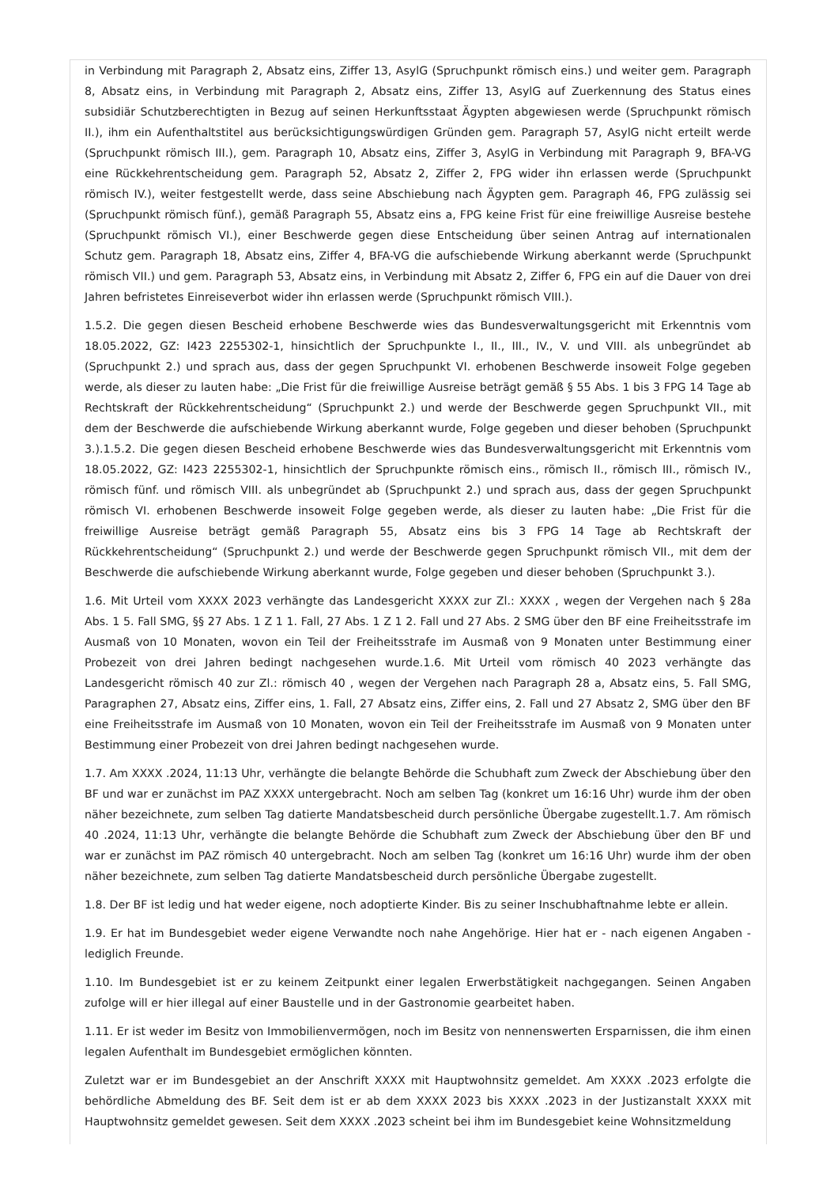in Verbindung mit Paragraph 2, Absatz eins, Ziffer 13, AsylG (Spruchpunkt römisch eins.) und weiter gem. Paragraph 8, Absatz eins, in Verbindung mit Paragraph 2, Absatz eins, Ziffer 13, AsylG auf Zuerkennung des Status eines subsidiär Schutzberechtigten in Bezug auf seinen Herkunftsstaat Ägypten abgewiesen werde (Spruchpunkt römisch II.), ihm ein Aufenthaltstitel aus berücksichtigungswürdigen Gründen gem. Paragraph 57, AsylG nicht erteilt werde (Spruchpunkt römisch III.), gem. Paragraph 10, Absatz eins, Ziffer 3, AsylG in Verbindung mit Paragraph 9, BFA-VG eine Rückkehrentscheidung gem. Paragraph 52, Absatz 2, Ziffer 2, FPG wider ihn erlassen werde (Spruchpunkt römisch IV.), weiter festgestellt werde, dass seine Abschiebung nach Ägypten gem. Paragraph 46, FPG zulässig sei (Spruchpunkt römisch fünf.), gemäß Paragraph 55, Absatz eins a, FPG keine Frist für eine freiwillige Ausreise bestehe (Spruchpunkt römisch VI.), einer Beschwerde gegen diese Entscheidung über seinen Antrag auf internationalen Schutz gem. Paragraph 18, Absatz eins, Ziffer 4, BFA-VG die aufschiebende Wirkung aberkannt werde (Spruchpunkt römisch VII.) und gem. Paragraph 53, Absatz eins, in Verbindung mit Absatz 2, Ziffer 6, FPG ein auf die Dauer von drei Jahren befristetes Einreiseverbot wider ihn erlassen werde (Spruchpunkt römisch VIII.).
1.5.2. Die gegen diesen Bescheid erhobene Beschwerde wies das Bundesverwaltungsgericht mit Erkenntnis vom 18.05.2022, GZ: I423 2255302-1, hinsichtlich der Spruchpunkte I., II., III., IV., V. und VIII. als unbegründet ab (Spruchpunkt 2.) und sprach aus, dass der gegen Spruchpunkt VI. erhobenen Beschwerde insoweit Folge gegeben werde, als dieser zu lauten habe: „Die Frist für die freiwillige Ausreise beträgt gemäß § 55 Abs. 1 bis 3 FPG 14 Tage ab Rechtskraft der Rückkehrentscheidung“ (Spruchpunkt 2.) und werde der Beschwerde gegen Spruchpunkt VII., mit dem der Beschwerde die aufschiebende Wirkung aberkannt wurde, Folge gegeben und dieser behoben (Spruchpunkt 3.).1.5.2. Die gegen diesen Bescheid erhobene Beschwerde wies das Bundesverwaltungsgericht mit Erkenntnis vom 18.05.2022, GZ: I423 2255302-1, hinsichtlich der Spruchpunkte römisch eins., römisch II., römisch III., römisch IV., römisch fünf. und römisch VIII. als unbegründet ab (Spruchpunkt 2.) und sprach aus, dass der gegen Spruchpunkt römisch VI. erhobenen Beschwerde insoweit Folge gegeben werde, als dieser zu lauten habe: „Die Frist für die freiwillige Ausreise beträgt gemäß Paragraph 55, Absatz eins bis 3 FPG 14 Tage ab Rechtskraft der Rückkehrentscheidung“ (Spruchpunkt 2.) und werde der Beschwerde gegen Spruchpunkt römisch VII., mit dem der Beschwerde die aufschiebende Wirkung aberkannt wurde, Folge gegeben und dieser behoben (Spruchpunkt 3.).
1.6. Mit Urteil vom XXXX 2023 verhängte das Landesgericht XXXX zur Zl.: XXXX , wegen der Vergehen nach § 28a Abs. 1 5. Fall SMG, §§ 27 Abs. 1 Z 1 1. Fall, 27 Abs. 1 Z 1 2. Fall und 27 Abs. 2 SMG über den BF eine Freiheitsstrafe im Ausmaß von 10 Monaten, wovon ein Teil der Freiheitsstrafe im Ausmaß von 9 Monaten unter Bestimmung einer Probezeit von drei Jahren bedingt nachgesehen wurde.1.6. Mit Urteil vom römisch 40 2023 verhängte das Landesgericht römisch 40 zur Zl.: römisch 40 , wegen der Vergehen nach Paragraph 28 a, Absatz eins, 5. Fall SMG, Paragraphen 27, Absatz eins, Ziffer eins, 1. Fall, 27 Absatz eins, Ziffer eins, 2. Fall und 27 Absatz 2, SMG über den BF eine Freiheitsstrafe im Ausmaß von 10 Monaten, wovon ein Teil der Freiheitsstrafe im Ausmaß von 9 Monaten unter Bestimmung einer Probezeit von drei Jahren bedingt nachgesehen wurde.
1.7. Am XXXX .2024, 11:13 Uhr, verhängte die belangte Behörde die Schubhaft zum Zweck der Abschiebung über den BF und war er zunächst im PAZ XXXX untergebracht. Noch am selben Tag (konkret um 16:16 Uhr) wurde ihm der oben näher bezeichnete, zum selben Tag datierte Mandatsbescheid durch persönliche Übergabe zugestellt.1.7. Am römisch 40 .2024, 11:13 Uhr, verhängte die belangte Behörde die Schubhaft zum Zweck der Abschiebung über den BF und war er zunächst im PAZ römisch 40 untergebracht. Noch am selben Tag (konkret um 16:16 Uhr) wurde ihm der oben näher bezeichnete, zum selben Tag datierte Mandatsbescheid durch persönliche Übergabe zugestellt.
1.8. Der BF ist ledig und hat weder eigene, noch adoptierte Kinder. Bis zu seiner Inschubhaftnahme lebte er allein.
1.9. Er hat im Bundesgebiet weder eigene Verwandte noch nahe Angehörige. Hier hat er - nach eigenen Angaben - lediglich Freunde.
1.10. Im Bundesgebiet ist er zu keinem Zeitpunkt einer legalen Erwerbstätigkeit nachgegangen. Seinen Angaben zufolge will er hier illegal auf einer Baustelle und in der Gastronomie gearbeitet haben.
1.11. Er ist weder im Besitz von Immobilienvermögen, noch im Besitz von nennenswerten Ersparnissen, die ihm einen legalen Aufenthalt im Bundesgebiet ermöglichen könnten.
Zuletzt war er im Bundesgebiet an der Anschrift XXXX mit Hauptwohnsitz gemeldet. Am XXXX .2023 erfolgte die behördliche Abmeldung des BF. Seit dem ist er ab dem XXXX 2023 bis XXXX .2023 in der Justizanstalt XXXX mit Hauptwohnsitz gemeldet gewesen. Seit dem XXXX .2023 scheint bei ihm im Bundesgebiet keine Wohnsitzmeldung